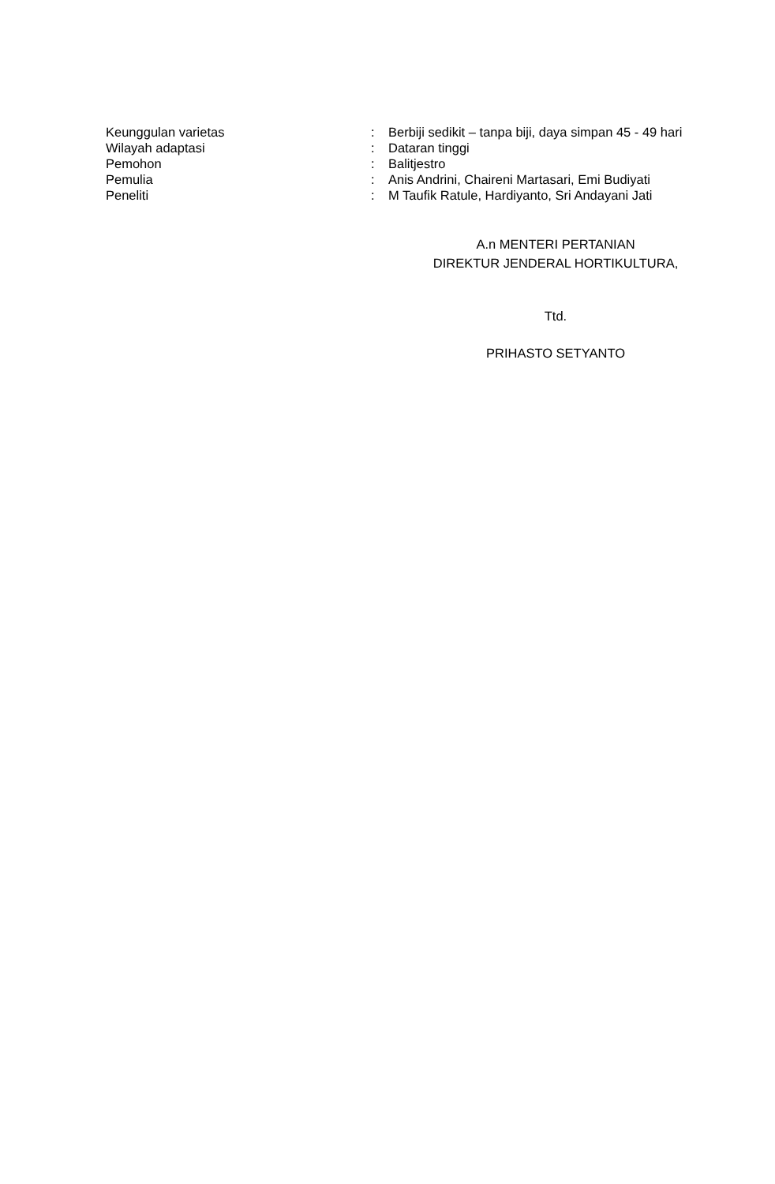Keunggulan varietas : Berbiji sedikit – tanpa biji, daya simpan 45 - 49 hari
Wilayah adaptasi : Dataran tinggi
Pemohon : Balitjestro
Pemulia : Anis Andrini, Chaireni Martasari, Emi Budiyati
Peneliti : M Taufik Ratule, Hardiyanto, Sri Andayani Jati
A.n MENTERI PERTANIAN
DIREKTUR JENDERAL HORTIKULTURA,
Ttd.
PRIHASTO SETYANTO